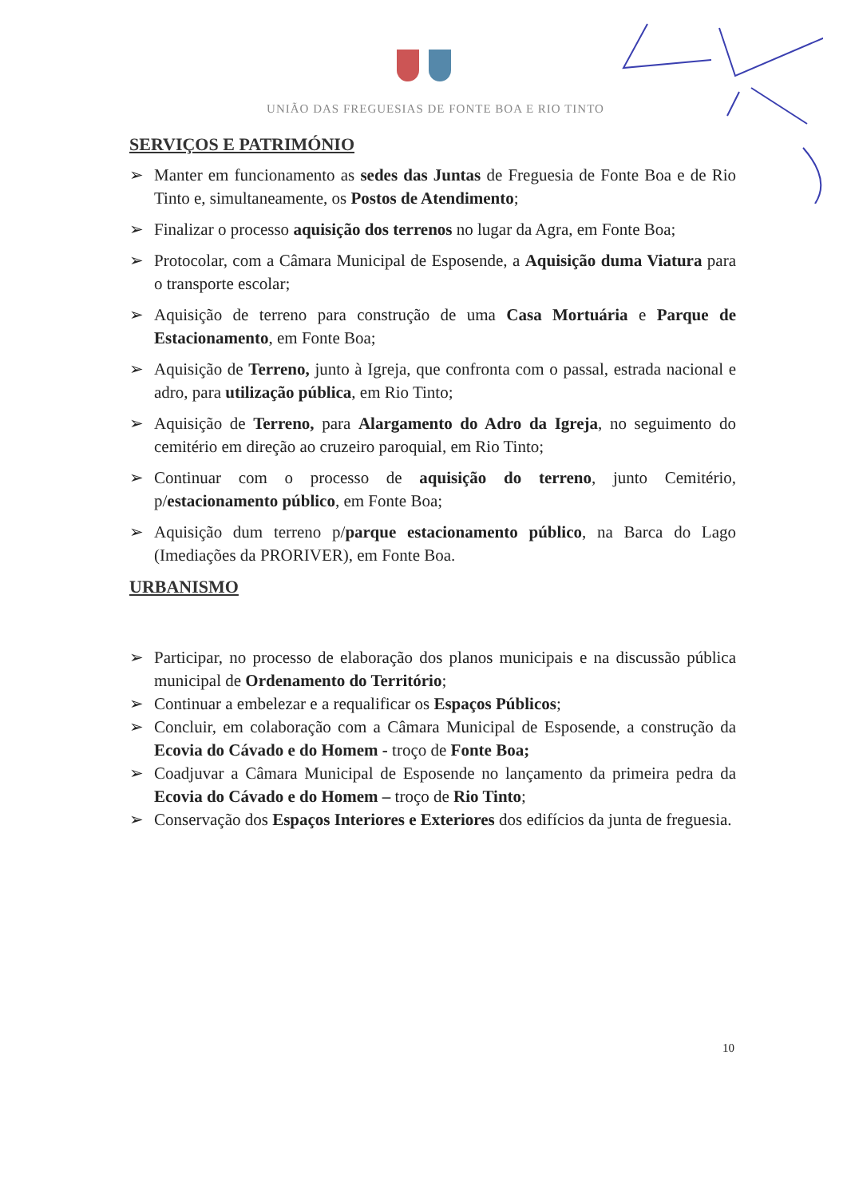UNIÃO DAS FREGUESIAS DE FONTE BOA E RIO TINTO
SERVIÇOS E PATRIMÓNIO
➢ Manter em funcionamento as sedes das Juntas de Freguesia de Fonte Boa e de Rio Tinto e, simultaneamente, os Postos de Atendimento;
➢ Finalizar o processo aquisição dos terrenos no lugar da Agra, em Fonte Boa;
➢ Protocolar, com a Câmara Municipal de Esposende, a Aquisição duma Viatura para o transporte escolar;
➢ Aquisição de terreno para construção de uma Casa Mortuária e Parque de Estacionamento, em Fonte Boa;
➢ Aquisição de Terreno, junto à Igreja, que confronta com o passal, estrada nacional e adro, para utilização pública, em Rio Tinto;
➢ Aquisição de Terreno, para Alargamento do Adro da Igreja, no seguimento do cemitério em direção ao cruzeiro paroquial, em Rio Tinto;
➢ Continuar com o processo de aquisição do terreno, junto Cemitério, p/estacionamento público, em Fonte Boa;
➢ Aquisição dum terreno p/parque estacionamento público, na Barca do Lago (Imediações da PRORIVER), em Fonte Boa.
URBANISMO
➢ Participar, no processo de elaboração dos planos municipais e na discussão pública municipal de Ordenamento do Território;
➢ Continuar a embelezar e a requalificar os Espaços Públicos;
➢ Concluir, em colaboração com a Câmara Municipal de Esposende, a construção da Ecovia do Cávado e do Homem - troço de Fonte Boa;
➢ Coadjuvar a Câmara Municipal de Esposende no lançamento da primeira pedra da Ecovia do Cávado e do Homem – troço de Rio Tinto;
➢ Conservação dos Espaços Interiores e Exteriores dos edifícios da junta de freguesia.
10